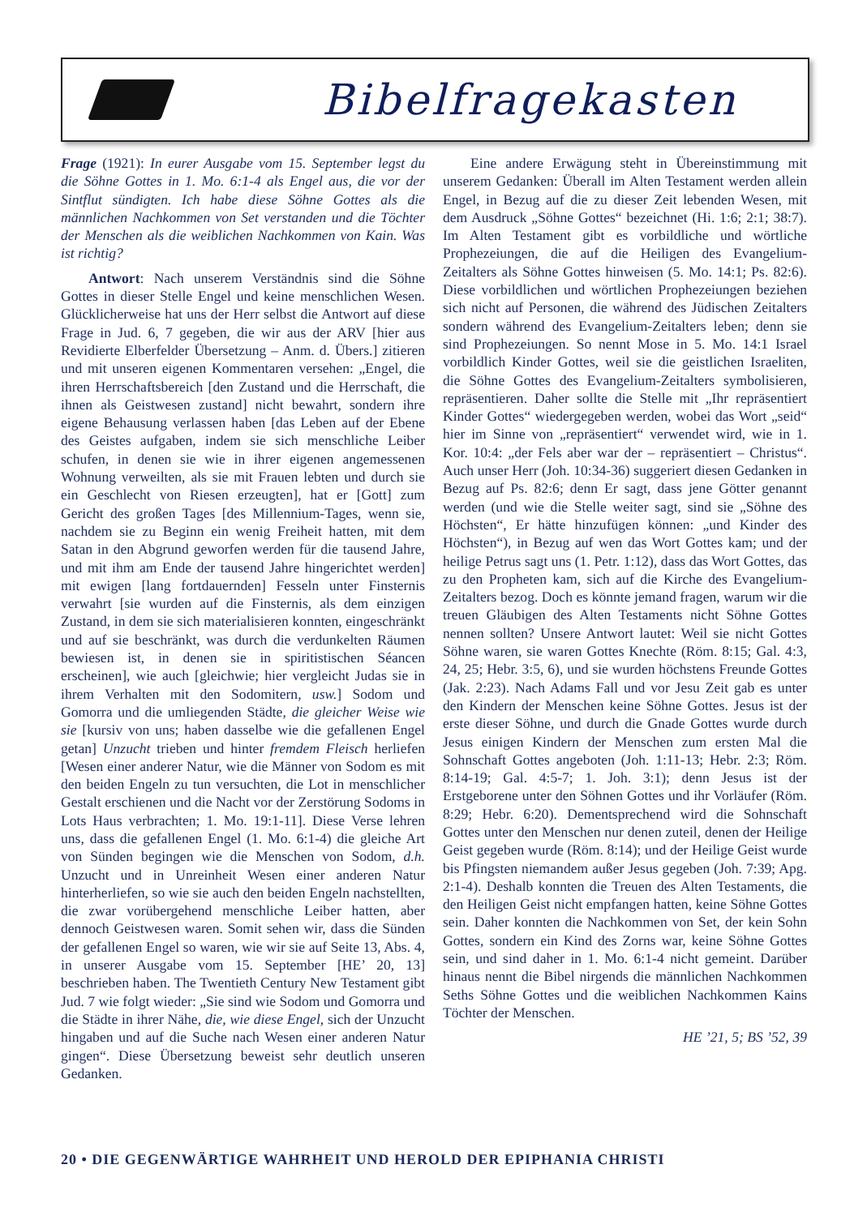Bibelfragekasten
Frage (1921): In eurer Ausgabe vom 15. September legst du die Söhne Gottes in 1. Mo. 6:1-4 als Engel aus, die vor der Sintflut sündigten. Ich habe diese Söhne Gottes als die männlichen Nachkommen von Set verstanden und die Töchter der Menschen als die weiblichen Nachkommen von Kain. Was ist richtig?
Antwort: Nach unserem Verständnis sind die Söhne Gottes in dieser Stelle Engel und keine menschlichen Wesen. Glücklicherweise hat uns der Herr selbst die Antwort auf diese Frage in Jud. 6, 7 gegeben, die wir aus der ARV [hier aus Revidierte Elberfelder Übersetzung – Anm. d. Übers.] zitieren und mit unseren eigenen Kommentaren versehen: „Engel, die ihren Herrschaftsbereich [den Zustand und die Herrschaft, die ihnen als Geistwesen zustand] nicht bewahrt, sondern ihre eigene Behausung verlassen haben [das Leben auf der Ebene des Geistes aufgaben, indem sie sich menschliche Leiber schufen, in denen sie wie in ihrer eigenen angemessenen Wohnung verweilten, als sie mit Frauen lebten und durch sie ein Geschlecht von Riesen erzeugten], hat er [Gott] zum Gericht des großen Tages [des Millennium-Tages, wenn sie, nachdem sie zu Beginn ein wenig Freiheit hatten, mit dem Satan in den Abgrund geworfen werden für die tausend Jahre, und mit ihm am Ende der tausend Jahre hingerichtet werden] mit ewigen [lang fortdauernden] Fesseln unter Finsternis verwahrt [sie wurden auf die Finsternis, als dem einzigen Zustand, in dem sie sich materialisieren konnten, eingeschränkt und auf sie beschränkt, was durch die verdunkelten Räumen bewiesen ist, in denen sie in spiritistischen Séancen erscheinen], wie auch [gleichwie; hier vergleicht Judas sie in ihrem Verhalten mit den Sodomitern, usw.] Sodom und Gomorra und die umliegenden Städte, die gleicher Weise wie sie [kursiv von uns; haben dasselbe wie die gefallenen Engel getan] Unzucht trieben und hinter fremdem Fleisch herliefen [Wesen einer anderer Natur, wie die Männer von Sodom es mit den beiden Engeln zu tun versuchten, die Lot in menschlicher Gestalt erschienen und die Nacht vor der Zerstörung Sodoms in Lots Haus verbrachten; 1. Mo. 19:1-11]. Diese Verse lehren uns, dass die gefallenen Engel (1. Mo. 6:1-4) die gleiche Art von Sünden begingen wie die Menschen von Sodom, d.h. Unzucht und in Unreinheit Wesen einer anderen Natur hinterherliefen, so wie sie auch den beiden Engeln nachstellten, die zwar vorübergehend menschliche Leiber hatten, aber dennoch Geistwesen waren. Somit sehen wir, dass die Sünden der gefallenen Engel so waren, wie wir sie auf Seite 13, Abs. 4, in unserer Ausgabe vom 15. September [HE’ 20, 13] beschrieben haben. The Twentieth Century New Testament gibt Jud. 7 wie folgt wieder: „Sie sind wie Sodom und Gomorra und die Städte in ihrer Nähe, die, wie diese Engel, sich der Unzucht hingaben und auf die Suche nach Wesen einer anderen Natur gingen“. Diese Übersetzung beweist sehr deutlich unseren Gedanken.
Eine andere Erwägung steht in Übereinstimmung mit unserem Gedanken: Überall im Alten Testament werden allein Engel, in Bezug auf die zu dieser Zeit lebenden Wesen, mit dem Ausdruck „Söhne Gottes“ bezeichnet (Hi. 1:6; 2:1; 38:7). Im Alten Testament gibt es vorbildliche und wörtliche Prophezeiungen, die auf die Heiligen des Evangelium-Zeitalters als Söhne Gottes hinweisen (5. Mo. 14:1; Ps. 82:6). Diese vorbildlichen und wörtlichen Prophezeiungen beziehen sich nicht auf Personen, die während des Jüdischen Zeitalters sondern während des Evangelium-Zeitalters leben; denn sie sind Prophezeiungen. So nennt Mose in 5. Mo. 14:1 Israel vorbildlich Kinder Gottes, weil sie die geistlichen Israeliten, die Söhne Gottes des Evangelium-Zeitalters symbolisieren, repräsentieren. Daher sollte die Stelle mit „Ihr repräsentiert Kinder Gottes“ wiedergegeben werden, wobei das Wort „seid“ hier im Sinne von „repräsentiert“ verwendet wird, wie in 1. Kor. 10:4: „der Fels aber war der – repräsentiert – Christus“. Auch unser Herr (Joh. 10:34-36) suggeriert diesen Gedanken in Bezug auf Ps. 82:6; denn Er sagt, dass jene Götter genannt werden (und wie die Stelle weiter sagt, sind sie „Söhne des Höchsten“, Er hätte hinzufügen können: „und Kinder des Höchsten“), in Bezug auf wen das Wort Gottes kam; und der heilige Petrus sagt uns (1. Petr. 1:12), dass das Wort Gottes, das zu den Propheten kam, sich auf die Kirche des Evangelium-Zeitalters bezog. Doch es könnte jemand fragen, warum wir die treuen Gläubigen des Alten Testaments nicht Söhne Gottes nennen sollten? Unsere Antwort lautet: Weil sie nicht Gottes Söhne waren, sie waren Gottes Knechte (Röm. 8:15; Gal. 4:3, 24, 25; Hebr. 3:5, 6), und sie wurden höchstens Freunde Gottes (Jak. 2:23). Nach Adams Fall und vor Jesu Zeit gab es unter den Kindern der Menschen keine Söhne Gottes. Jesus ist der erste dieser Söhne, und durch die Gnade Gottes wurde durch Jesus einigen Kindern der Menschen zum ersten Mal die Sohnschaft Gottes angeboten (Joh. 1:11-13; Hebr. 2:3; Röm. 8:14-19; Gal. 4:5-7; 1. Joh. 3:1); denn Jesus ist der Erstgeborene unter den Söhnen Gottes und ihr Vorläufer (Röm. 8:29; Hebr. 6:20). Dementsprechend wird die Sohnschaft Gottes unter den Menschen nur denen zuteil, denen der Heilige Geist gegeben wurde (Röm. 8:14); und der Heilige Geist wurde bis Pfingsten niemandem außer Jesus gegeben (Joh. 7:39; Apg. 2:1-4). Deshalb konnten die Treuen des Alten Testaments, die den Heiligen Geist nicht empfangen hatten, keine Söhne Gottes sein. Daher konnten die Nachkommen von Set, der kein Sohn Gottes, sondern ein Kind des Zorns war, keine Söhne Gottes sein, und sind daher in 1. Mo. 6:1-4 nicht gemeint. Darüber hinaus nennt die Bibel nirgends die männlichen Nachkommen Seths Söhne Gottes und die weiblichen Nachkommen Kains Töchter der Menschen.
HE ’21, 5; BS ’52, 39
20 • DIE GEGENWÄRTIGE WAHRHEIT UND HEROLD DER EPIPHANIA CHRISTI